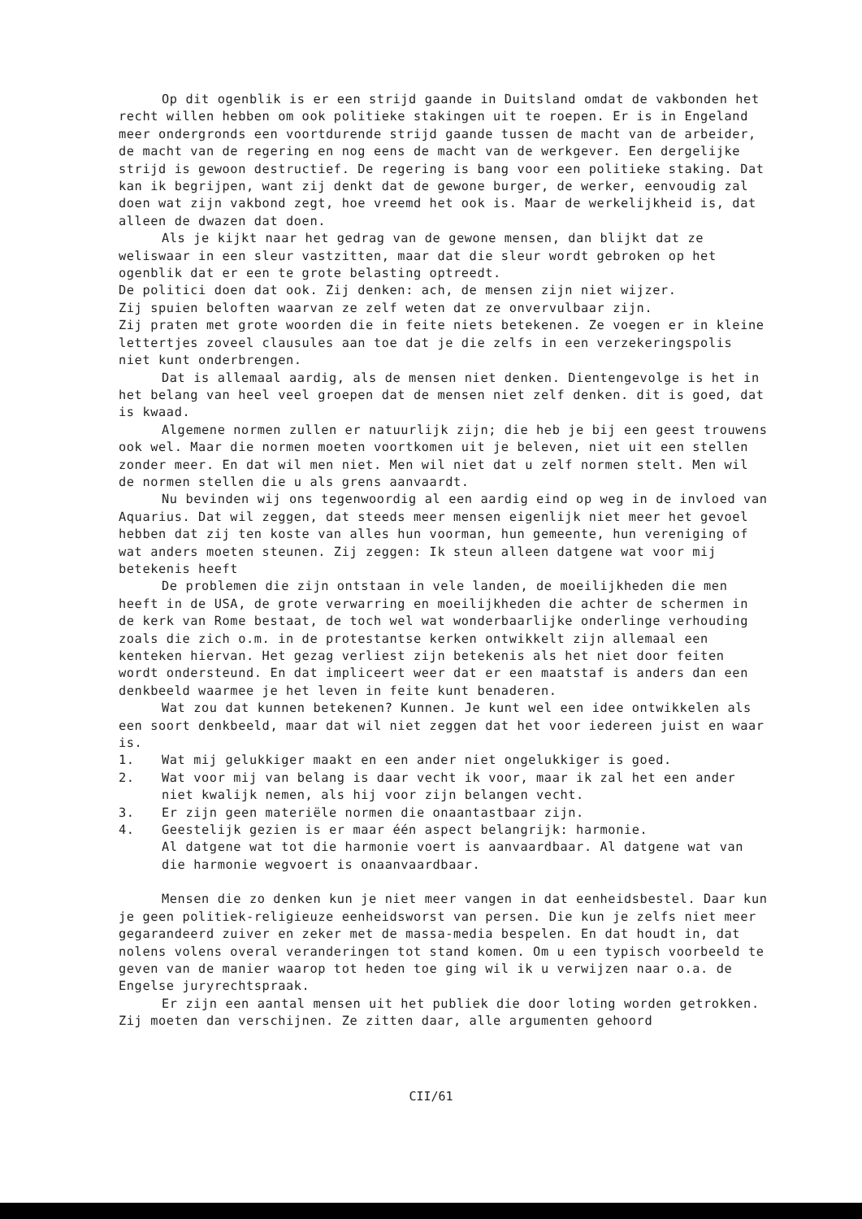Op dit ogenblik is er een strijd gaande in Duitsland omdat de vakbonden het recht willen hebben om ook politieke stakingen uit te roepen. Er is in Engeland meer ondergronds een voortdurende strijd gaande tussen de macht van de arbeider, de macht van de regering en nog eens de macht van de werkgever. Een dergelijke strijd is gewoon destructief. De regering is bang voor een politieke staking. Dat kan ik begrijpen, want zij denkt dat de gewone burger, de werker, eenvoudig zal doen wat zijn vakbond zegt, hoe vreemd het ook is. Maar de werkelijkheid is, dat alleen de dwazen dat doen.
Als je kijkt naar het gedrag van de gewone mensen, dan blijkt dat ze weliswaar in een sleur vastzitten, maar dat die sleur wordt gebroken op het ogenblik dat er een te grote belasting optreedt.
De politici doen dat ook. Zij denken: ach, de mensen zijn niet wijzer.
Zij spuien beloften waarvan ze zelf weten dat ze onvervulbaar zijn.
Zij praten met grote woorden die in feite niets betekenen. Ze voegen er in kleine lettertjes zoveel clausules aan toe dat je die zelfs in een verzekeringspolis niet kunt onderbrengen.
Dat is allemaal aardig, als de mensen niet denken. Dientengevolge is het in het belang van heel veel groepen dat de mensen niet zelf denken. dit is goed, dat is kwaad.
Algemene normen zullen er natuurlijk zijn; die heb je bij een geest trouwens ook wel. Maar die normen moeten voortkomen uit je beleven, niet uit een stellen zonder meer. En dat wil men niet. Men wil niet dat u zelf normen stelt. Men wil de normen stellen die u als grens aanvaardt.
Nu bevinden wij ons tegenwoordig al een aardig eind op weg in de invloed van Aquarius. Dat wil zeggen, dat steeds meer mensen eigenlijk niet meer het gevoel hebben dat zij ten koste van alles hun voorman, hun gemeente, hun vereniging of wat anders moeten steunen. Zij zeggen: Ik steun alleen datgene wat voor mij betekenis heeft
De problemen die zijn ontstaan in vele landen, de moeilijkheden die men heeft in de USA, de grote verwarring en moeilijkheden die achter de schermen in de kerk van Rome bestaat, de toch wel wat wonderbaarlijke onderlinge verhouding zoals die zich o.m. in de protestantse kerken ontwikkelt zijn allemaal een kenteken hiervan. Het gezag verliest zijn betekenis als het niet door feiten wordt ondersteund. En dat impliceert weer dat er een maatstaf is anders dan een denkbeeld waarmee je het leven in feite kunt benaderen.
Wat zou dat kunnen betekenen? Kunnen. Je kunt wel een idee ontwikkelen als een soort denkbeeld, maar dat wil niet zeggen dat het voor iedereen juist en waar is.
1. Wat mij gelukkiger maakt en een ander niet ongelukkiger is goed.
2. Wat voor mij van belang is daar vecht ik voor, maar ik zal het een ander niet kwalijk nemen, als hij voor zijn belangen vecht.
3. Er zijn geen materiële normen die onaantastbaar zijn.
4. Geestelijk gezien is er maar één aspect belangrijk: harmonie.
Al datgene wat tot die harmonie voert is aanvaardbaar. Al datgene wat van die harmonie wegvoert is onaanvaardbaar.
Mensen die zo denken kun je niet meer vangen in dat eenheidsbestel. Daar kun je geen politiek-religieuze eenheidsworst van persen. Die kun je zelfs niet meer gegarandeerd zuiver en zeker met de massa-media bespelen. En dat houdt in, dat nolens volens overal veranderingen tot stand komen. Om u een typisch voorbeeld te geven van de manier waarop tot heden toe ging wil ik u verwijzen naar o.a. de Engelse juryrechtspraak.
Er zijn een aantal mensen uit het publiek die door loting worden getrokken. Zij moeten dan verschijnen. Ze zitten daar, alle argumenten gehoord
CII/61